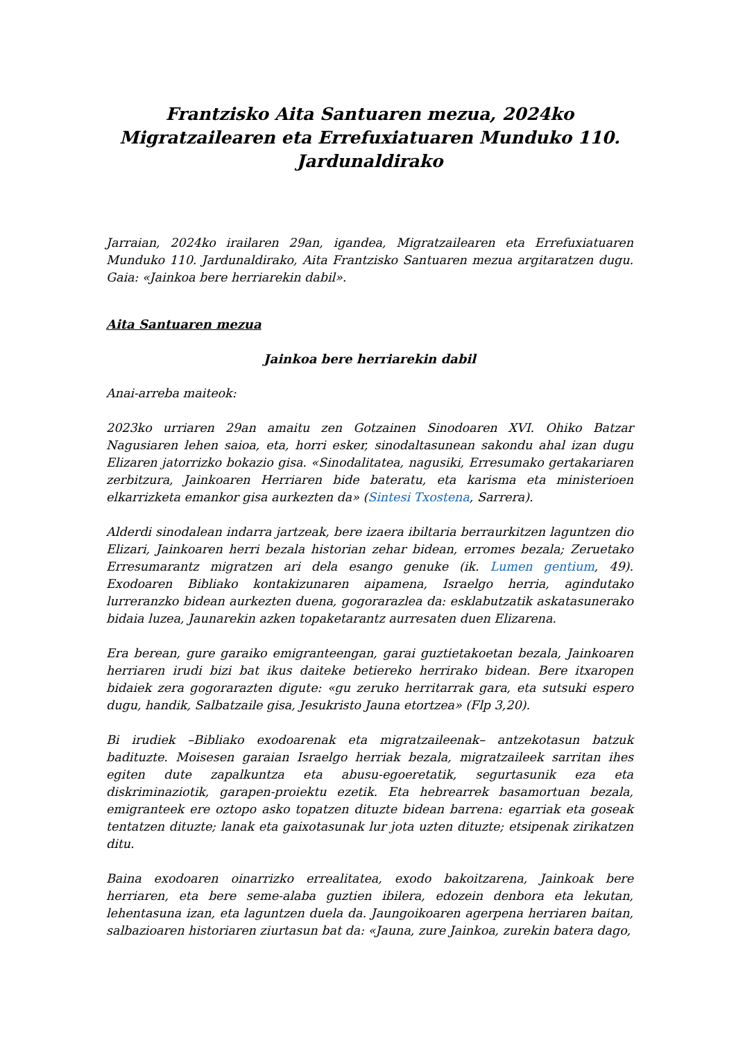Frantzisko Aita Santuaren mezua, 2024ko Migratzailearen eta Errefuxiatuaren Munduko 110. Jardunaldirako
Jarraian, 2024ko irailaren 29an, igandea, Migratzailearen eta Errefuxiatuaren Munduko 110. Jardunaldirako, Aita Frantzisko Santuaren mezua argitaratzen dugu. Gaia: «Jainkoa bere herriarekin dabil».
Aita Santuaren mezua
Jainkoa bere herriarekin dabil
Anai-arreba maiteok:
2023ko urriaren 29an amaitu zen Gotzainen Sinodoaren XVI. Ohiko Batzar Nagusiaren lehen saioa, eta, horri esker, sinodaltasunean sakondu ahal izan dugu Elizaren jatorrizko bokazio gisa. «Sinodalitatea, nagusiki, Erresumako gertakariaren zerbitzura, Jainkoaren Herriaren bide bateratu, eta karisma eta ministerioen elkarrizketa emankor gisa aurkezten da» (Sintesi Txostena, Sarrera).
Alderdi sinodalean indarra jartzeak, bere izaera ibiltaria berraurkitzen laguntzen dio Elizari, Jainkoaren herri bezala historian zehar bidean, erromes bezala; Zeruetako Erresumarantz migratzen ari dela esango genuke (ik. Lumen gentium, 49). Exodoaren Bibliako kontakizunaren aipamena, Israelgo herria, agindutako lurreranzko bidean aurkezten duena, gogorarazlea da: esklabutzatik askatasunerako bidaia luzea, Jaunarekin azken topaketarantz aurresaten duen Elizarena.
Era berean, gure garaiko emigranteengan, garai guztietakoetan bezala, Jainkoaren herriaren irudi bizi bat ikus daiteke betiereko herrirako bidean. Bere itxaropen bidaiek zera gogorarazten digute: «gu zeruko herritarrak gara, eta sutsuki espero dugu, handik, Salbatzaile gisa, Jesukristo Jauna etortzea» (Flp 3,20).
Bi irudiek –Bibliako exodoarenak eta migratzaileenak– antzekotasun batzuk badituzte. Moisesen garaian Israelgo herriak bezala, migratzaileek sarritan ihes egiten dute zapalkuntza eta abusu-egoeretatik, segurtasunik eza eta diskriminaziotik, garapen-proiektu ezetik. Eta hebrearrek basamortuan bezala, emigranteek ere oztopo asko topatzen dituzte bidean barrena: egarriak eta goseak tentatzen dituzte; lanak eta gaixotasunak lur jota uzten dituzte; etsipenak zirikatzen ditu.
Baina exodoaren oinarrizko errealitatea, exodo bakoitzarena, Jainkoak bere herriaren, eta bere seme-alaba guztien ibilera, edozein denbora eta lekutan, lehentasuna izan, eta laguntzen duela da. Jaungoikoaren agerpena herriaren baitan, salbazioaren historiaren ziurtasun bat da: «Jauna, zure Jainkoa, zurekin batera dago,